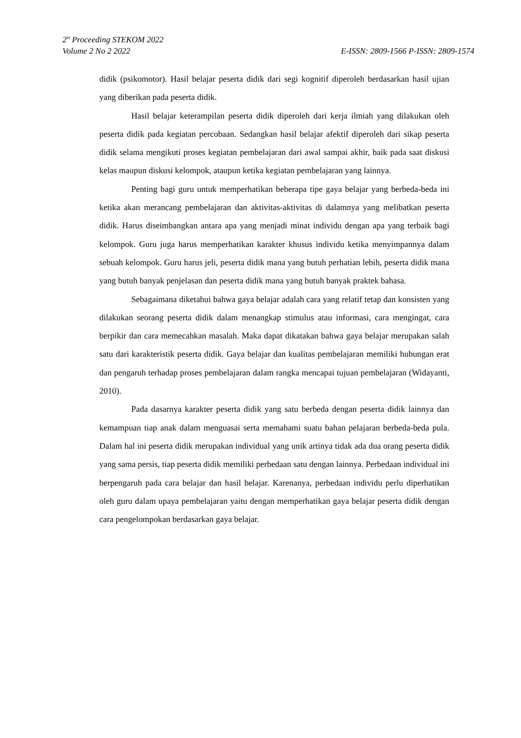2<sup>st</sup> Proceeding STEKOM 2022
Volume 2 No 2 2022 E-ISSN: 2809-1566 P-ISSN: 2809-1574
didik (psikomotor). Hasil belajar peserta didik dari segi kognitif diperoleh berdasarkan hasil ujian yang diberikan pada peserta didik.
Hasil belajar keterampilan peserta didik diperoleh dari kerja ilmiah yang dilakukan oleh peserta didik pada kegiatan percobaan. Sedangkan hasil belajar afektif diperoleh dari sikap peserta didik selama mengikuti proses kegiatan pembelajaran dari awal sampai akhir, baik pada saat diskusi kelas maupun diskusi kelompok, ataupun ketika kegiatan pembelajaran yang lainnya.
Penting bagi guru untuk memperhatikan beberapa tipe gaya belajar yang berbeda-beda ini ketika akan merancang pembelajaran dan aktivitas-aktivitas di dalamnya yang melibatkan peserta didik. Harus diseimbangkan antara apa yang menjadi minat individu dengan apa yang terbaik bagi kelompok. Guru juga harus memperhatikan karakter khusus individu ketika menyimpannya dalam sebuah kelompok. Guru harus jeli, peserta didik mana yang butuh perhatian lebih, peserta didik mana yang butuh banyak penjelasan dan peserta didik mana yang butuh banyak praktek bahasa.
Sebagaimana diketahui bahwa gaya belajar adalah cara yang relatif tetap dan konsisten yang dilakukan seorang peserta didik dalam menangkap stimulus atau informasi, cara mengingat, cara berpikir dan cara memecahkan masalah. Maka dapat dikatakan bahwa gaya belajar merupakan salah satu dari karakteristik peserta didik. Gaya belajar dan kualitas pembelajaran memiliki hubungan erat dan pengaruh terhadap proses pembelajaran dalam rangka mencapai tujuan pembelajaran (Widayanti, 2010).
Pada dasarnya karakter peserta didik yang satu berbeda dengan peserta didik lainnya dan kemampuan tiap anak dalam menguasai serta memahami suatu bahan pelajaran berbeda-beda pula. Dalam hal ini peserta didik merupakan individual yang unik artinya tidak ada dua orang peserta didik yang sama persis, tiap peserta didik memiliki perbedaan satu dengan lainnya. Perbedaan individual ini berpengaruh pada cara belajar dan hasil belajar. Karenanya, perbedaan individu perlu diperhatikan oleh guru dalam upaya pembelajaran yaitu dengan memperhatikan gaya belajar peserta didik dengan cara pengelompokan berdasarkan gaya belajar.